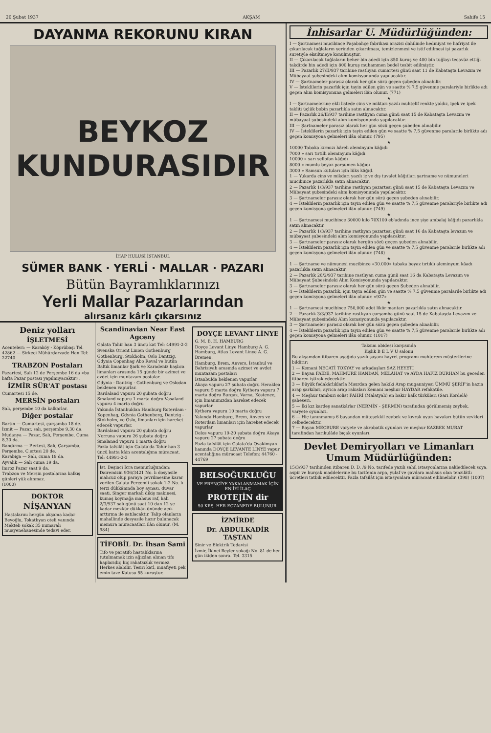20 Şubat 1937 AKŞAM Sahife 15
DAYANMA REKORUNU KIRAN
BEYKOZ KUNDURASIDIR
İHAP HULUSİ İSTANBUL
SÜMER BANK · YERLİ · MALLAR · PAZARI
Bütün Bayramlıklarınızı
Yerli Mallar Pazarlarından
alırsanız kârlı çıkarsınız
Deniz yolları
İŞLETMESİ
Acenteleri: — Karaköy - Köprübaşı Tel. 42862 — Sirkeci Mühürdarzade Han Tel: 22740
TRABZON Postaları
Pazartesi, Salı 12 de Perşembe 16 da «bu hafta Pazar postası yapılmıyacaktır».
İZMİR SÜR'AT postası
Cumartesi 15 de.
MERSİN postaları
Salı, perşembe 10 da kalkarlar.
Diğer postalar
Bartın — Cumartesi, çarşamba 18 de.
İzmit — Pazar, salı, perşembe 9,30 da.
Mudanya — Pazar, Salı, Perşembe, Cuma 8,30 da.
Bandırma — P.ertesi, Salı, Çarşamba, Perşembe, C.ertesi 20 de.
Karabiga — Salı, cuma 19 da.
Ayvalık — Salı cuma 19 da,
İmroz Pazar saat 9 da.
Trabzon ve Mersin postalarına kalkış günleri yük alınmaz.
(1000)
DOKTOR
NİŞANYAN
Hastalarını hergün akşama kadar Beyoğlu, Tokatlıyan oteli yanında Mekteb sokak 35 numaralı muayenehanesinde tedavi eder.
Scandinavian Near East Agceny
Galata Tahir han 3 üncü kat Tel: 44991-2-3
Svenska Orient Linien Gothenburg
Gothenburg, Stokholm, Oslo Dantzig, Gdynia Copenhag Abo Reval ve bütün Baltık limanlar Şark ve Karadeniz başlıca limanları arasında 15 günde bir azimet ve avdet için muntazam postalar.
Gdynia - Dantzig - Gothenburg ve Oslodan beklenen vapurlar.
Bardaland vapuru 20 şubata doğru Smaland vapuru 1 marta doğru Vasaland vapuru 4 marta doğru
Yakında İstanbuldan Hamburg Roterdam - Kopenhag, Gdynia Gothenberg, Dantzig - Stokholm, ve Oslo, limanları için hareket edecek vapurlar.
Bardaland vapuru 20 şubata doğru Norruna vapuru 26 şubata doğru Smalanad vapuru 1 marta doğru
Fazla tafsilât için Galata'da Tahir han 3 üncü katta kâin acentalığına müracaat. Tel: 44991-2-3
İst. Beşinci İcra memurluğundan: Dairemizin 936/3421 No. lı dosyasile mahcuz olup paraya çevrilmesine karar verilen Galata Perçemli sokak 1-2 No. lı terzi dükkânında boy aynası, duvar saati, Singer markalı dikiş makinesi, kumaş koymağa mahsus raf, halı 2/3/937 salı günü saat 10 dan 12 ye kadar mezkûr dükkân önünde açık arttırma ile satılacaktır. Talip olanların mahallinde dosyasile hazır bulunacak memura müracaatları ilân olunur. (M. 984)
TİFOBİL Dr. İhsan Sami
Tifo ve paratifo hastalıklarına tutulmamak izin ağızdan alınan tifo haplarıdır, hiç rahatsızlık vermez. Herkes alabilir. Tesiri katî, muafiyeti pek emin taze Kutusu 55 kuruştur.
DOYÇE LEVANT LİNYE
G. M. B. H. HAMBURG
Doyçe Levant Linye Hamburg A. G. Hamburg, Atlas Levant Linye A. G. Bremen.
Hamburg, Brem, Anvers, İstanbul ve Bahrisiyah arasında azimet ve avdet muntazam postaları
İstanbulda beklenen vapurlar
Akaya vapuru 27 şubata doğru Heraklea vapuru 5 marta doğru Kythera vapuru 7 marta doğru Burgaz, Varna, Köstence, için limanımızdan hareket edecek vapurlar
Kythera vapuru 10 marta doğru
Yakında Hamburg, Brem, Anvers ve Roterdam limanları için hareket edecek vapurlar
Delos vapuru 19-20 şubata doğru Akaya vapuru 27 şubata doğru
Fazla tafsilât için Galata'da Ovakimyan hanında DOYÇE LEVANTE LİNYE vapur acentalığına müracaat Telefon: 44760 - 44769
BELSOĞUKLUĞU
VE FRENGİYE YAKALANMAMAK İÇİN EN İYİ İLAÇ
PROTEJİN dir
50 KRŞ. HER ECZANEDE BULUNUR.
İZMİRDE
Dr. ABDULKADİR TAŞTAN
Sinir ve Elektrik Tedavisi
İzmir, İkinci Beyler sokağı No. 81 de her gün ikiden sonra. Tel. 3315
İnhisarlar U. Müdürlüğünden:
I — Şartnamesi mucibince Paşabahçe fabrikası arazisi dahilinde hedmiyat ve hafriyat ile çıkarılacak tuğlaların yerinden çıkarılması, temizlenmesi ve istif edilmesi işi pazarlık suretiyle eksiltmeye konulmuştur.
II — Çıkarılacak tuğlaların beher bin adedi için 850 kuruş ve 400 bin tuğlayı tecavüz ettiği takdirde bin adedi için 800 kuruş muhammen bedel tesbit edilmiştir.
III — Pazarlık 27/II/937 tarihine rastlıyan cumartesi günü saat 11 de Kabataşta Levazım ve Mübayaat şubesindeki alım komisyonunda yapılacaktır.
IV — Şartnameler parasız olarak her gün sözü geçen şubeden alınabilir.
V — İsteklilerin pazarlık için tayin edilen gün ve saatte % 7,5 güvenme paralariyle birlikte adı geçen alım komisyonuna gelmeleri ilân olunur. (771)
★
I — Şartnamelerine ekli listede cins ve miktarı yazılı muhtelif renkte yaldız, ipek ve ipek takliti üçlük bobin pazarlıkla satın alınacaktır.
II — Pazarlık 26/II/937 tarihine rastlıyan cuma günü saat 15 de Kabataşta Levazım ve mübayaat şubesindeki alım komisyonunda yapılacaktır.
III — Şartnameler parasız olarak her gün sözü geçen şubeden alınabilir.
IV — İsteklilerin pazarlık için tayin edilen gün ve saatte % 7,5 güvenme paralarile birlikte adı geçen komisyona gelmeleri ilân olunur. (795)
★
10000 Tabaka kırmızı hâreli aleminyum kâğıdı
7000 » sarı tırtıllı aleminyum kâğıdı
10000 » sarı sellofan kâğıdı
8000 » mumlu beyaz parşumen kâğıdı
3000 » Samsun kutuları için lüks kâğıd.
1 — Yukarda cins ve mikdarı yazılı iç ve dış tuvalet kâğıtları şartname ve nümuneleri mucibince pazarlıkla satın alınacaktır.
2 — Pazarlık 1/3/937 tarihine rastlıyan pazartesi günü saat 15 de Kabataşta Levazım ve Mübayaat şubesindeki alım komisyonunda yapılacaktır.
3 — Şartnameler parasız olarak her gün sözü geçen şubeden alınabilir.
4 — İsteklilerin pazarlık için tayin edilen gün ve saatte % 7,5 güvenme paralariyle birlikte adı geçen komisyona gelmeleri ilân olunur. (749)
★
1 — Şartnamesi mucibince 30000 kilo 70X100 eb'adında ince şişe ambalaj kâğıdı pazarlıkla satın alınacaktır.
2 — Pazarlık 1/3/937 tarihine rastlıyan pazartesi günü saat 16 da Kabataşta levazım ve mübayaat şubesindeki alım komisyonunda yapılacaktır.
3 — Şartnameler parasız olarak hergün sözü geçen şubeden alınabilir.
4 — İsteklilerin pazarlık için tayin edilen gün ve saatte % 7,5 güvenme paralarile birlikte adı geçen komisyona gelmeleri ilân olunur. (748)
★
1 — Şartname ve nümunesi mucibince «30.000» tabaka beyaz tırtıklı aleminyum kâadı pazarlıkla satın alınacaktır.
2 — Pazarlık 26/2/937 tarihine rastlıyan cuma günü saat 16 da Kabataşta Levazım ve Mübayaat Şubesindeki Alım Komisyonunda yapılacaktır.
3 — Şartnameler parasız olarak her gün sözü geçen Şubeden alınabilir.
4 — İsteklilerin pazarlık, için tayin edilen gün ve saatte % 7,5 güvenme paralarile birlikte adı geçen komisyona gelmeleri ilân olunur. «927»
★
1 — Şartnamesi mucibince 750,000 adet likör mantarı pazarlıkla satın alınacaktır.
2 — Pazarlık 3/3/937 tarihine rastlıyan çarşamba günü saat 15 de Kabataşda Levazım ve Mübayaat şubesindeki Alım komsiyonunda yapılacaktır.
3 — Şartnameler parasız olarak her gün sözü geçen şubeden alınabilir.
4 — İsteklilerin pazarlık için tayin edilen gün ve saatte % 7,5 güvenme paralarile birlikte adı geçen komisyona gelmeleri ilân olunur. (1017)
Taksim abidesi karşısında
Kışlık B E L V U salonu
Bu akşamdan itibaren aşağıda yazılı şayanı hayret programı muhterem müşterilerine bildirir:
1 — Kemani NECATİ TOKYAY ve arkadaşları SAZ HEYETİ
2 — Bayan FAİDE, MAHMURE HANDAN, MELÂHAT ve AYDA HAFIZ BURHAN bu geceden itibaren iştirak edecektir.
3 — Büyük fedakârlıklarla Mısırdan gelen hakiki Arap muganniyesi ÜMMÜ ŞERİF'in hazin arap şarkıları, ayrıca arap rakısları Kemani meşhur HAYDAR refakatile.
4 — Meşhur tamburi solist FAHRİ (Malatyalı) en bakir halk türküleri (Sarı Kordelâ) şaheseri.
5 — İki kız kardeş sanatkârlar (NERMİN - ŞERMİN) tarafından görülmemiş zeybek, varyete oyunları.
6 — Hiç tanınmamış 6 bayandan müteşekkil zeybek ve kıvrak oyun havaları bütün zevkleri celbedecektir.
7 — Bayan MECBURE varyete ve akrobatik oyunları ve meşhur KAZBEK MURAT tarafından harikulâde bıçak oyunları.
Devlet Demiryolları ve Limanları Umum Müdürlüğünden:
15/3/937 tarihinden itibaren D. D. /9 No. tarifede yazılı sahil istasyonlarına nakledilecek soya, aspir ve burçak maddelerine bu tarifenin arpa, yulaf ve çavdara mahsus olan tenzilâtlı ücretleri tatbik edilecektir. Fazla tafsilât için istasyonlara müracaat edilmelidir. (398) (1007)